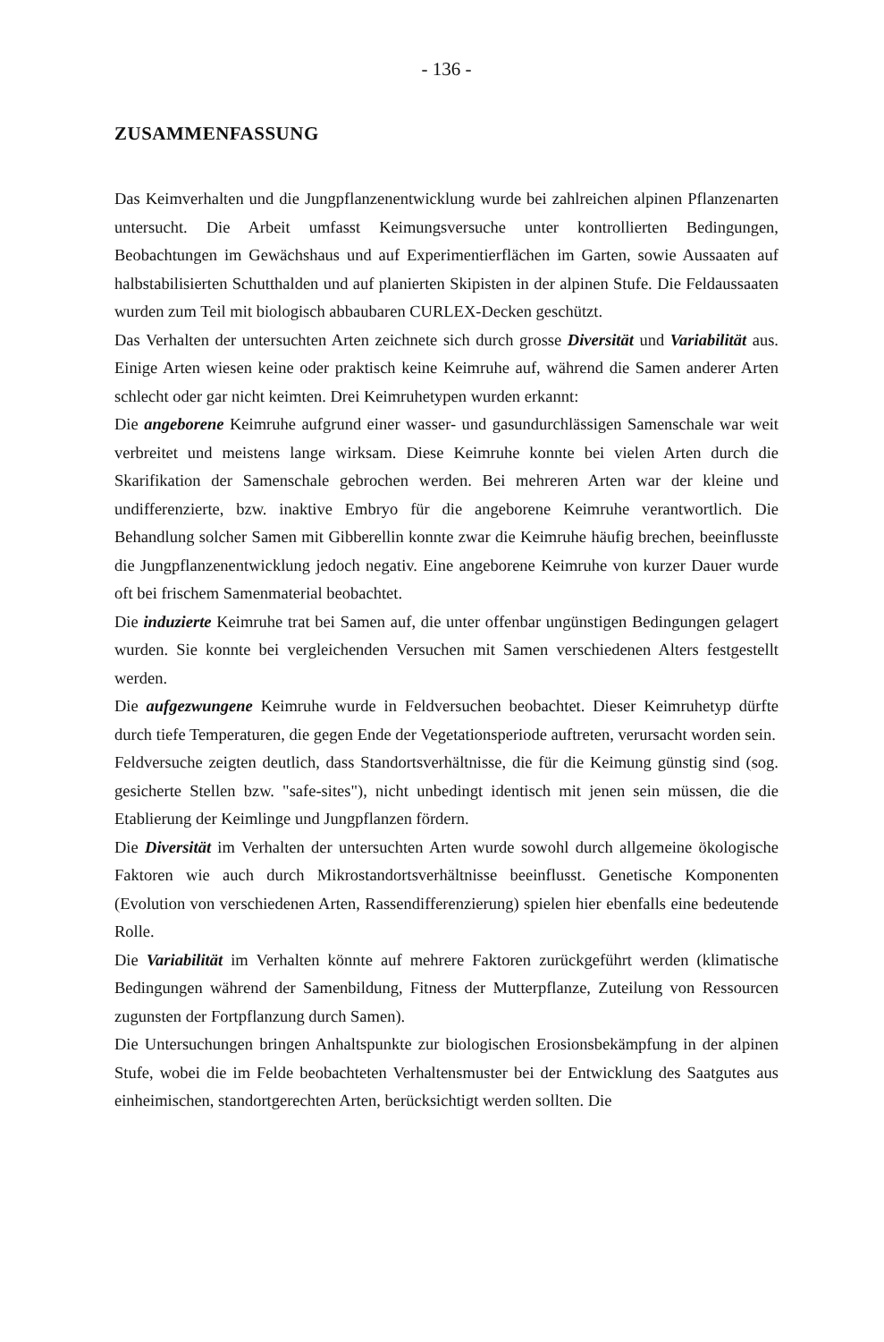- 136 -
ZUSAMMENFASSUNG
Das Keimverhalten und die Jungpflanzenentwicklung wurde bei zahlreichen alpinen Pflanzenarten untersucht. Die Arbeit umfasst Keimungsversuche unter kontrollierten Bedingungen, Beobachtungen im Gewächshaus und auf Experimentierflächen im Garten, sowie Aussaaten auf halbstabilisierten Schutthalden und auf planierten Skipisten in der alpinen Stufe. Die Feldaussaaten wurden zum Teil mit biologisch abbaubaren CURLEX-Decken geschützt.
Das Verhalten der untersuchten Arten zeichnete sich durch grosse Diversität und Variabilität aus. Einige Arten wiesen keine oder praktisch keine Keimruhe auf, während die Samen anderer Arten schlecht oder gar nicht keimten. Drei Keimruhetypen wurden erkannt:
Die angeborene Keimruhe aufgrund einer wasser- und gasundurchlässigen Samenschale war weit verbreitet und meistens lange wirksam. Diese Keimruhe konnte bei vielen Arten durch die Skarifikation der Samenschale gebrochen werden. Bei mehreren Arten war der kleine und undifferenzierte, bzw. inaktive Embryo für die angeborene Keimruhe verantwortlich. Die Behandlung solcher Samen mit Gibberellin konnte zwar die Keimruhe häufig brechen, beeinflusste die Jungpflanzenentwicklung jedoch negativ. Eine angeborene Keimruhe von kurzer Dauer wurde oft bei frischem Samenmaterial beobachtet.
Die induzierte Keimruhe trat bei Samen auf, die unter offenbar ungünstigen Bedingungen gelagert wurden. Sie konnte bei vergleichenden Versuchen mit Samen verschiedenen Alters festgestellt werden.
Die aufgezwungene Keimruhe wurde in Feldversuchen beobachtet. Dieser Keimruhetyp dürfte durch tiefe Temperaturen, die gegen Ende der Vegetationsperiode auftreten, verursacht worden sein.
Feldversuche zeigten deutlich, dass Standortsverhältnisse, die für die Keimung günstig sind (sog. gesicherte Stellen bzw. "safe-sites"), nicht unbedingt identisch mit jenen sein müssen, die die Etablierung der Keimlinge und Jungpflanzen fördern.
Die Diversität im Verhalten der untersuchten Arten wurde sowohl durch allgemeine ökologische Faktoren wie auch durch Mikrostandortsverhältnisse beeinflusst. Genetische Komponenten (Evolution von verschiedenen Arten, Rassendifferenzierung) spielen hier ebenfalls eine bedeutende Rolle.
Die Variabilität im Verhalten könnte auf mehrere Faktoren zurückgeführt werden (klimatische Bedingungen während der Samenbildung, Fitness der Mutterpflanze, Zuteilung von Ressourcen zugunsten der Fortpflanzung durch Samen).
Die Untersuchungen bringen Anhaltspunkte zur biologischen Erosionsbekämpfung in der alpinen Stufe, wobei die im Felde beobachteten Verhaltensmuster bei der Entwicklung des Saatgutes aus einheimischen, standortgerechten Arten, berücksichtigt werden sollten. Die